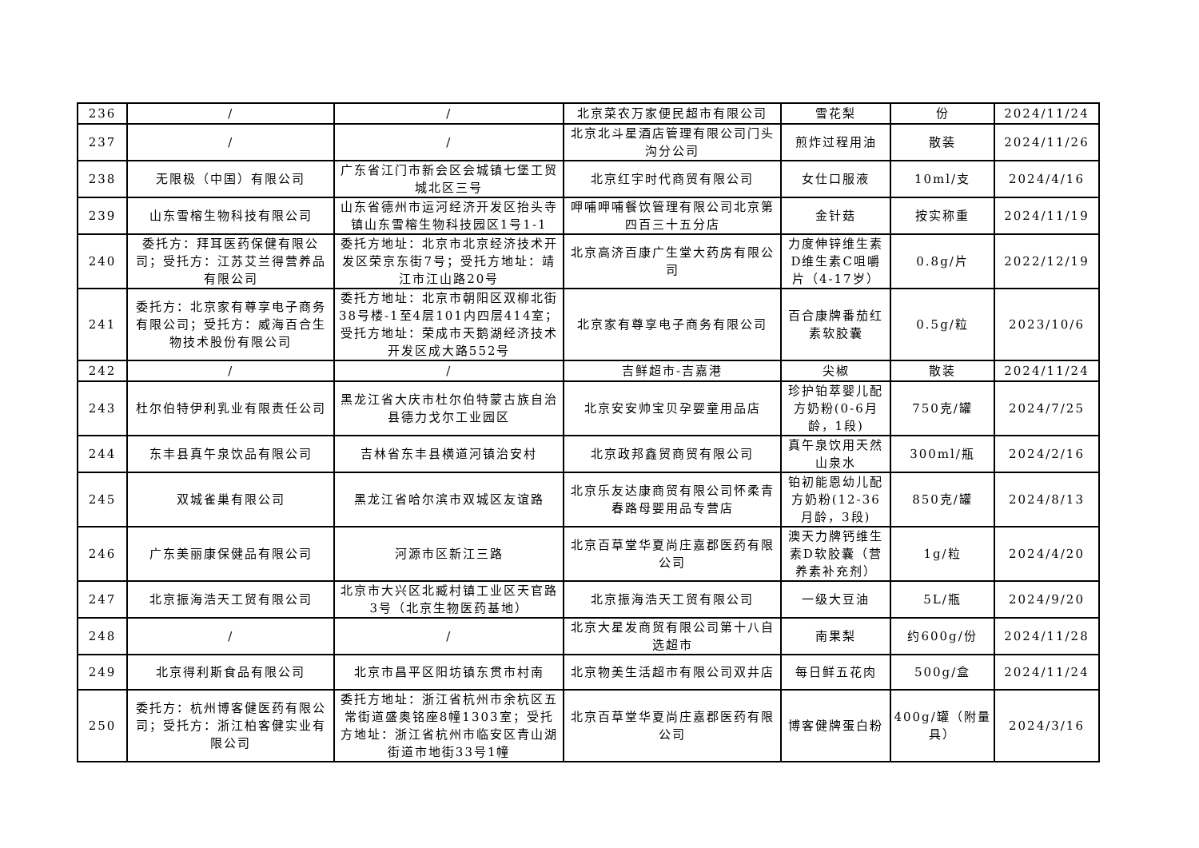| 236 | / | / | 北京菜农万家便民超市有限公司 | 雪花梨 | 份 | 2024/11/24 |
| 237 | / | / | 北京北斗星酒店管理有限公司门头沟分公司 | 煎炸过程用油 | 散装 | 2024/11/26 |
| 238 | 无限极（中国）有限公司 | 广东省江门市新会区会城镇七堡工贸城北区三号 | 北京红宇时代商贸有限公司 | 女仕口服液 | 10ml/支 | 2024/4/16 |
| 239 | 山东雪榕生物科技有限公司 | 山东省德州市运河经济开发区抬头寺镇山东雪榕生物科技园区1号1-1 | 呷哺呷哺餐饮管理有限公司北京第四百三十五分店 | 金针菇 | 按实称重 | 2024/11/19 |
| 240 | 委托方：拜耳医药保健有限公司；受托方：江苏艾兰得营养品有限公司 | 委托方地址：北京市北京经济技术开发区荣京东街7号；受托方地址：靖江市江山路20号 | 北京高济百康广生堂大药房有限公司 | 力度伸锌维生素D维生素C咀嚼片（4-17岁） | 0.8g/片 | 2022/12/19 |
| 241 | 委托方：北京家有尊享电子商务有限公司；受托方：威海百合生物技术股份有限公司 | 委托方地址：北京市朝阳区双柳北街38号楼-1至4层101内四层414室；受托方地址：荣成市天鹅湖经济技术开发区成大路552号 | 北京家有尊享电子商务有限公司 | 百合康牌番茄红素软胶囊 | 0.5g/粒 | 2023/10/6 |
| 242 | / | / | 吉鲜超市-吉嘉港 | 尖椒 | 散装 | 2024/11/24 |
| 243 | 杜尔伯特伊利乳业有限责任公司 | 黑龙江省大庆市杜尔伯特蒙古族自治县德力戈尔工业园区 | 北京安安帅宝贝孕婴童用品店 | 珍护铂萃婴儿配方奶粉(0-6月龄，1段) | 750克/罐 | 2024/7/25 |
| 244 | 东丰县真午泉饮品有限公司 | 吉林省东丰县横道河镇治安村 | 北京政邦鑫贸商贸有限公司 | 真午泉饮用天然山泉水 | 300ml/瓶 | 2024/2/16 |
| 245 | 双城雀巢有限公司 | 黑龙江省哈尔滨市双城区友谊路 | 北京乐友达康商贸有限公司怀柔青春路母婴用品专营店 | 铂初能恩幼儿配方奶粉(12-36月龄，3段) | 850克/罐 | 2024/8/13 |
| 246 | 广东美丽康保健品有限公司 | 河源市区新江三路 | 北京百草堂华夏尚庄嘉郡医药有限公司 | 澳天力牌钙维生素D软胶囊（营养素补充剂） | 1g/粒 | 2024/4/20 |
| 247 | 北京振海浩天工贸有限公司 | 北京市大兴区北臧村镇工业区天官路3号（北京生物医药基地） | 北京振海浩天工贸有限公司 | 一级大豆油 | 5L/瓶 | 2024/9/20 |
| 248 | / | / | 北京大星发商贸有限公司第十八自选超市 | 南果梨 | 约600g/份 | 2024/11/28 |
| 249 | 北京得利斯食品有限公司 | 北京市昌平区阳坊镇东贯市村南 | 北京物美生活超市有限公司双井店 | 每日鲜五花肉 | 500g/盒 | 2024/11/24 |
| 250 | 委托方：杭州博客健医药有限公司；受托方：浙江柏客健实业有限公司 | 委托方地址：浙江省杭州市余杭区五常街道盛奥铭座8幢1303室；受托方地址：浙江省杭州市临安区青山湖街道市地街33号1幢 | 北京百草堂华夏尚庄嘉郡医药有限公司 | 博客健牌蛋白粉 | 400g/罐（附量具） | 2024/3/16 |